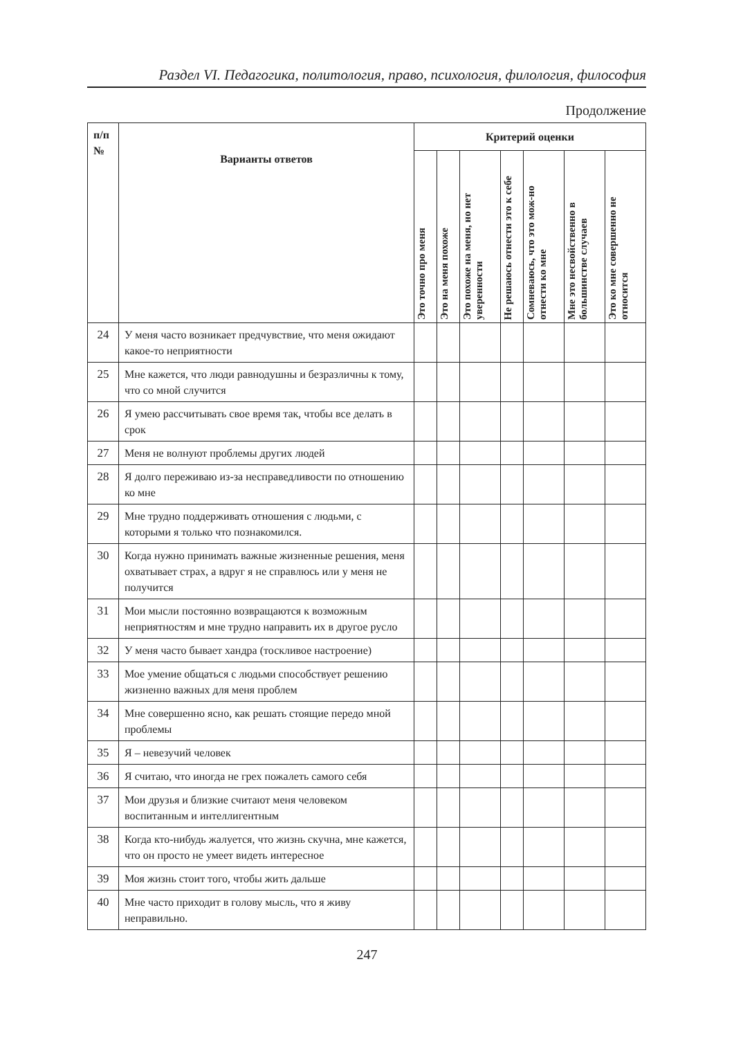Раздел VI. Педагогика, политология, право, психология, филология, философия
Продолжение
| п/п № | Варианты ответов | Критерий оценки | | | | | | |
| --- | --- | --- | --- | --- | --- | --- | --- | --- |
| | | Это точно про меня | Это на меня похоже | Это похоже на меня, но нет уверенности | Не решаюсь отнести это к себе | Сомневаюсь, что это мож-но отнести ко мне | Мне это несвойственно в большинстве случаев | Это ко мне совершенно не относится |
| 24 | У меня часто возникает предчувствие, что меня ожидают какое-то неприятности | | | | | | | |
| 25 | Мне кажется, что люди равнодушны и безразличны к тому, что со мной случится | | | | | | | |
| 26 | Я умею рассчитывать свое время так, чтобы все делать в срок | | | | | | | |
| 27 | Меня не волнуют проблемы других людей | | | | | | | |
| 28 | Я долго переживаю из-за несправедливости по отношению ко мне | | | | | | | |
| 29 | Мне трудно поддерживать отношения с людьми, с которыми я только что познакомился. | | | | | | | |
| 30 | Когда нужно принимать важные жизненные решения, меня охватывает страх, а вдруг я не справлюсь или у меня не получится | | | | | | | |
| 31 | Мои мысли постоянно возвращаются к возможным неприятностям и мне трудно направить их в другое русло | | | | | | | |
| 32 | У меня часто бывает хандра (тоскливое настроение) | | | | | | | |
| 33 | Мое умение общаться с людьми способствует решению жизненно важных для меня проблем | | | | | | | |
| 34 | Мне совершенно ясно, как решать стоящие передо мной проблемы | | | | | | | |
| 35 | Я – невезучий человек | | | | | | | |
| 36 | Я считаю, что иногда не грех пожалеть самого себя | | | | | | | |
| 37 | Мои друзья и близкие считают меня человеком воспитанным и интеллигентным | | | | | | | |
| 38 | Когда кто-нибудь жалуется, что жизнь скучна, мне кажется, что он просто не умеет видеть интересное | | | | | | | |
| 39 | Моя жизнь стоит того, чтобы жить дальше | | | | | | | |
| 40 | Мне часто приходит в голову мысль, что я живу неправильно. | | | | | | | |
247